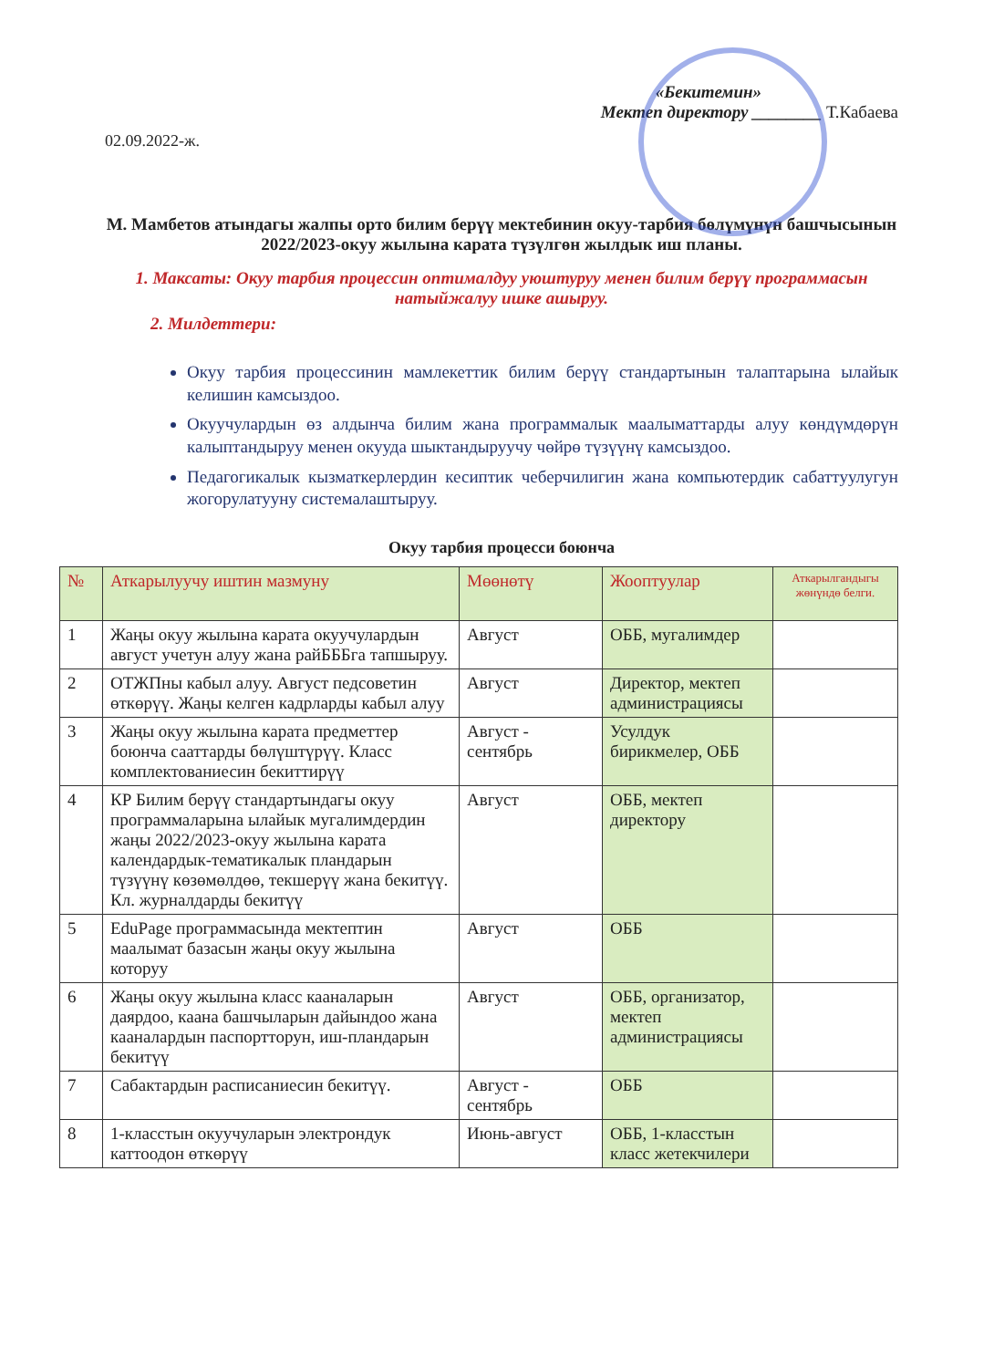«Бекитемин»
Мектеп директору ________ Т.Кабаева
02.09.2022-ж.
М. Мамбетов атындагы жалпы орто билим берүү мектебинин окуу-тарбия бөлүмүнүн башчысынын 2022/2023-окуу жылына карата түзүлгөн жылдык иш планы.
1. Максаты: Окуу тарбия процессин оптималдуу уюштуруу менен билим берүү программасын натыйжалуу ишке ашыруу.
2. Милдеттери:
Окуу тарбия процессинин мамлекеттик билим берүү стандартынын талаптарына ылайык келишин камсыздоо.
Окуучулардын өз алдынча билим жана программалык маалыматтарды алуу көндүмдөрүн калыптандыруу менен окууда шыктандыруучу чөйрө түзүүнү камсыздоо.
Педагогикалык кызматкерлердин кесиптик чеберчилигин жана компьютердик сабаттуулугун жогорулатууну системалаштыруу.
Окуу тарбия процесси боюнча
| № | Аткарылуучу иштин мазмуну | Мөөнөтү | Жооптуулар | Аткарылгандыгы жөнүндө белги. |
| --- | --- | --- | --- | --- |
| 1 | Жаңы окуу жылына карата окуучулардын август учетун алуу жана райБББга тапшыруу. | Август | ОББ, мугалимдер | |
| 2 | ОТЖПны кабыл алуу. Август педсоветин өткөрүү. Жаңы келген кадрларды кабыл алуу | Август | Директор, мектеп администрациясы | |
| 3 | Жаңы окуу жылына карата предметтер боюнча сааттарды бөлүштүрүү. Класс комплектованиесин бекиттирүү | Август - сентябрь | Усулдук бирикмелер, ОББ | |
| 4 | КР Билим берүү стандартындагы окуу программаларына ылайык мугалимдердин жаңы 2022/2023-окуу жылына карата календардык-тематикалык пландарын түзүүнү көзөмөлдөө, текшерүү жана бекитүү. Кл. журналдарды бекитүү | Август | ОББ, мектеп директору | |
| 5 | EduPage программасында мектептин маалымат базасын жаңы окуу жылына которуу | Август | ОББ | |
| 6 | Жаңы окуу жылына класс кааналарын даярдоо, каана башчыларын дайындоо жана кааналардын паспортторун, иш-пландарын бекитүү | Август | ОББ, организатор, мектеп администрациясы | |
| 7 | Сабактардын расписаниесин бекитүү. | Август - сентябрь | ОББ | |
| 8 | 1-класстын окуучуларын электрондук каттоодон өткөрүү | Июнь-август | ОББ, 1-класстын класс жетекчилери | |